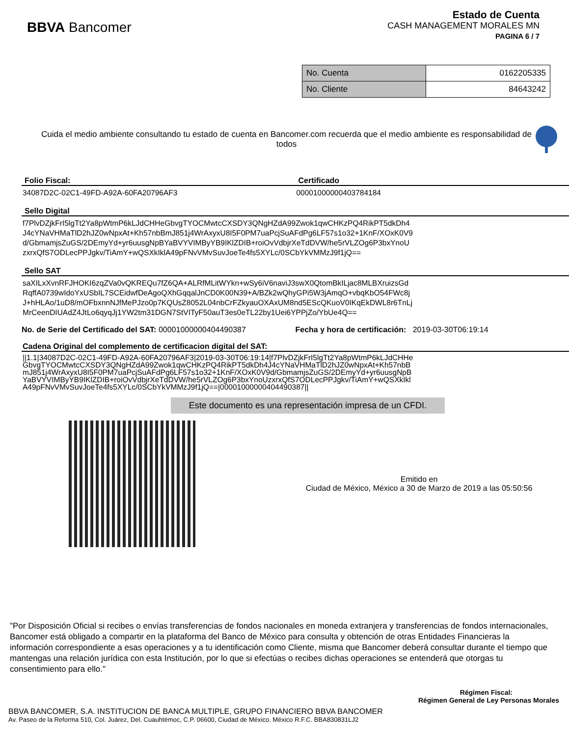BBVA Bancomer
Estado de Cuenta
CASH MANAGEMENT MORALES MN
PAGINA 6 / 7
| No. Cuenta | 0162205335 |
| No. Cliente | 84643242 |
Cuida el medio ambiente consultando tu estado de cuenta en Bancomer.com recuerda que el medio ambiente es responsabilidad de todos
Folio Fiscal:
34087D2C-02C1-49FD-A92A-60FA20796AF3
Certificado
00001000000403784184
Sello Digital
f7PlvDZjkFrI5lgTt2Ya8pWtmP6kLJdCHHeGbvgTYOCMwtcCXSDY3QNgHZdA99Zwok1qwCHKzPQ4RikPT5dkDh4
J4cYNaVHMaTlD2hJZ0wNpxAt+Kh57nbBmJ851j4WrAxyxU8I5F0PM7uaPcjSuAFdPg6LF57s1o32+1KnF/XOxK0V9
d/GbmamjsZuGS/2DEmyYd+yr6uusgNpBYaBVYVIMByYB9IKlZDIB+roiOvVdbjrXeTdDVW/he5rVLZOg6P3bxYnoU
zxrxQfS7ODLecPPJgkv/TiAmY+wQSXkIklA49pFNvVMvSuvJoeTe4fs5XYLc/0SCbYkVMMzJ9f1jQ==
Sello SAT
saXILxXvnRFJHOKI6zqZVa0vQKREQu7fZ6QA+ALRfMLitWYkn+wSy6iV6naviJ3swX0QtomBkILjac8MLBXruizsGd
RqffA0739wIdoYxUSbIL7SCEidwfDeAgoQXhGqqalJnCD0K00N39+A/BZk2wQhyGPi5W3jAmqO+vbqKbO54FWc8j
J+hHLAo/1uD8/mOFbxnnNJfMePJzo0p7KQUsZ8052L04nbCrFZkyauOXAxUM8nd5EScQKuoV0IKqEkDWL8r6TnLj
MrCeenDIUAdZ4JtLo6qyqJj1YW2tm31DGN7StVITyF50auT3es0eTL22by1Uei6YPPjZo/YbUe4Q==
No. de Serie del Certificado del SAT: 00001000000404490387
Fecha y hora de certificación: 2019-03-30T06:19:14
Cadena Original del complemento de certificacion digital del SAT:
||1.1|34087D2C-02C1-49FD-A92A-60FA20796AF3|2019-03-30T06:19:14|f7PlvDZjkFrI5lgTt2Ya8pWtmP6kLJdCHHe
GbvgTYOCMwtcCXSDY3QNgHZdA99Zwok1qwCHKzPQ4RikPT5dkDh4J4cYNaVHMaTlD2hJZ0wNpxAt+Kh57nbB
mJ851j4WrAxyxU8I5F0PM7uaPcjSuAFdPg6LF57s1o32+1KnF/XOxK0V9d/GbmamjsZuGS/2DEmyYd+yr6uusgNpB
YaBVYVIMByYB9IKlZDIB+roiOvVdbjrXeTdDVW/he5rVLZOg6P3bxYnoUzxrxQfS7ODLecPPJgkv/TiAmY+wQSXkIkl
A49pFNvVMvSuvJoeTe4fs5XYLc/0SCbYkVMMzJ9f1jQ==|00001000000404490387||
Este documento es una representación impresa de un CFDI.
Emitido en
Ciudad de México, México a 30 de Marzo de 2019 a las 05:50:56
"Por Disposición Oficial si recibes o envías transferencias de fondos nacionales en moneda extranjera y transferencias de fondos internacionales, Bancomer está obligado a compartir en la plataforma del Banco de México para consulta y obtención de otras Entidades Financieras la información correspondiente a esas operaciones y a tu identificación como Cliente, misma que Bancomer deberá consultar durante el tiempo que mantengas una relación jurídica con esta Institución, por lo que si efectúas o recibes dichas operaciones se entenderá que otorgas tu consentimiento para ello."
Régimen Fiscal:
Régimen General de Ley Personas Morales
BBVA BANCOMER, S.A. INSTITUCION DE BANCA MULTIPLE, GRUPO FINANCIERO BBVA BANCOMER
Av. Paseo de la Reforma 510, Col. Juárez, Del. Cuauhtémoc, C.P. 06600, Ciudad de México. México R.F.C. BBA830831LJ2